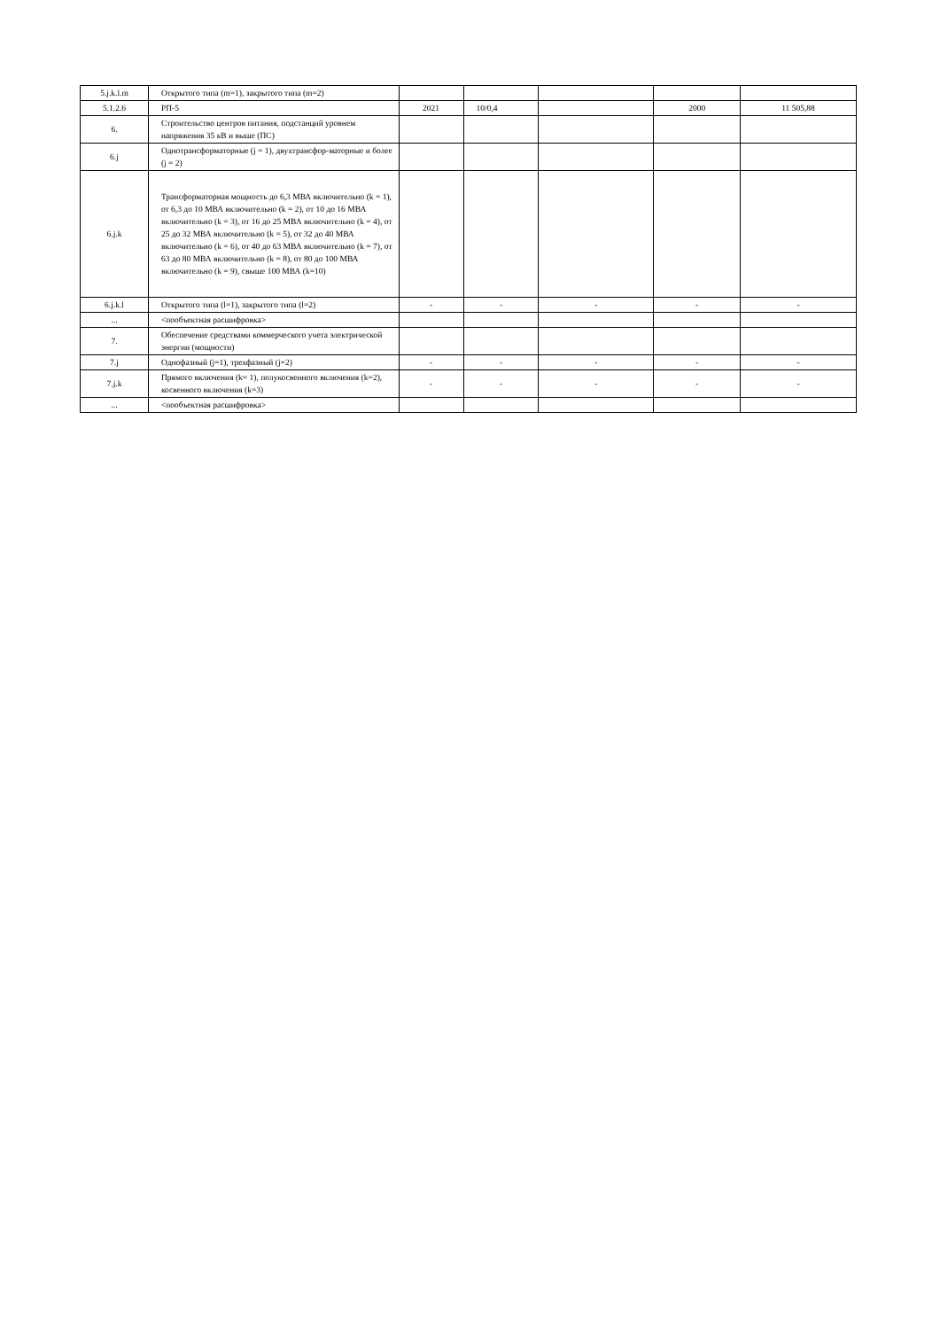| 5.j.k.l.m | Открытого типа (m=1), закрытого типа (m=2) | | | | | |
| 5.1.2.6 | РП-5 | 2021 | 10/0,4 | | 2000 | 11 505,88 |
| 6. | Строительство центров питания, подстанций уровнем напряжения 35 кВ и выше (ПС) | | | | | |
| 6.j | Однотрансформаторные (j = 1), двухтрансфор-маторные и более (j = 2) | | | | | |
| 6.j.k | Трансформаторная мощность до 6,3 МВА включительно (k = 1), от 6,3 до 10 МВА включительно (k = 2), от 10 до 16 МВА включительно (k = 3), от 16 до 25 МВА включительно (k = 4), от 25 до 32 МВА включительно (k = 5), от 32 до 40 МВА включительно (k = 6), от 40 до 63 МВА включительно (k = 7), от 63 до 80 МВА включительно (k = 8), от 80 до 100 МВА включительно (k = 9), свыше 100 МВА (k=10) | | | | | |
| 6.j.k.l | Открытого типа (l=1), закрытого типа (l=2) | - | - | - | - | - |
| ... | <пообъектная расшифровка> | | | | | |
| 7. | Обеспечение средствами коммерческого учета электрической энергии (мощности) | | | | | |
| 7.j | Однофазный (j=1), трехфазный (j=2) | - | - | - | - | - |
| 7.j.k | Прямого включения (k= 1), полукосвенного включения (k=2), косвенного включения (k=3) | - | - | - | - | - |
| ... | <пообъектная расшифровка> | | | | | |